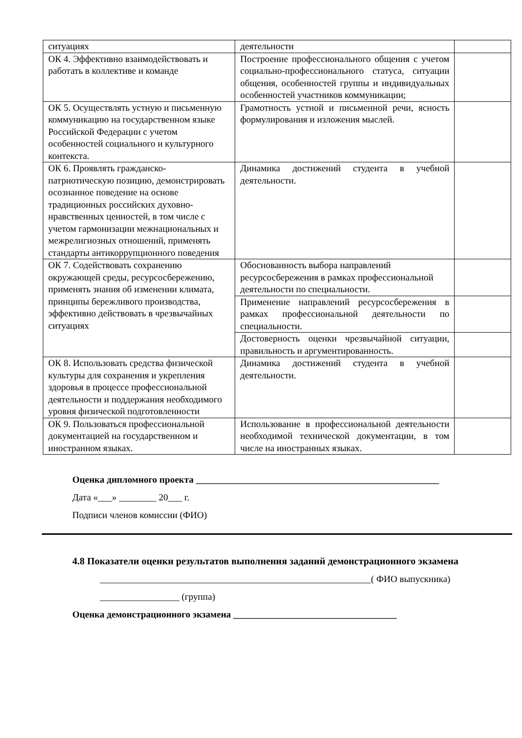| ситуациях | деятельности | |
| ОК 4. Эффективно взаимодействовать и работать в коллективе и команде | Построение профессионального общения с учетом социально-профессионального статуса, ситуации общения, особенностей группы и индивидуальных особенностей участников коммуникации; | |
| ОК 5. Осуществлять устную и письменную коммуникацию на государственном языке Российской Федерации с учетом особенностей социального и культурного контекста. | Грамотность устной и письменной речи, ясность формулирования и изложения мыслей. | |
| ОК 6. Проявлять гражданско-патриотическую позицию, демонстрировать осознанное поведение на основе традиционных российских духовно-нравственных ценностей, в том числе с учетом гармонизации межнациональных и межрелигиозных отношений, применять стандарты антикоррупционного поведения | Динамика достижений студента в учебной деятельности. | |
| ОК 7. Содействовать сохранению окружающей среды, ресурсосбережению, применять знания об изменении климата, принципы бережливого производства, эффективно действовать в чрезвычайных ситуациях | Обоснованность выбора направлений ресурсосбережения в рамках профессиональной деятельности по специальности. | |
| | Применение направлений ресурсосбережения в рамках профессиональной деятельности по специальности. | |
| | Достоверность оценки чрезвычайной ситуации, правильность и аргументированность. | |
| ОК 8. Использовать средства физической культуры для сохранения и укрепления здоровья в процессе профессиональной деятельности и поддержания необходимого уровня физической подготовленности | Динамика достижений студента в учебной деятельности. | |
| ОК 9. Пользоваться профессиональной документацией на государственном и иностранном языках. | Использование в профессиональной деятельности необходимой технической документации, в том числе на иностранных языках. | |
Оценка дипломного проекта ____________________________________________________
Дата «___» ________ 20___ г.
Подписи членов комиссии (ФИО)
4.8 Показатели оценки результатов выполнения заданий демонстрационного экзамена
__________________________________________________________( ФИО выпускника)
_________________ (группа)
Оценка демонстрационного экзамена ___________________________________